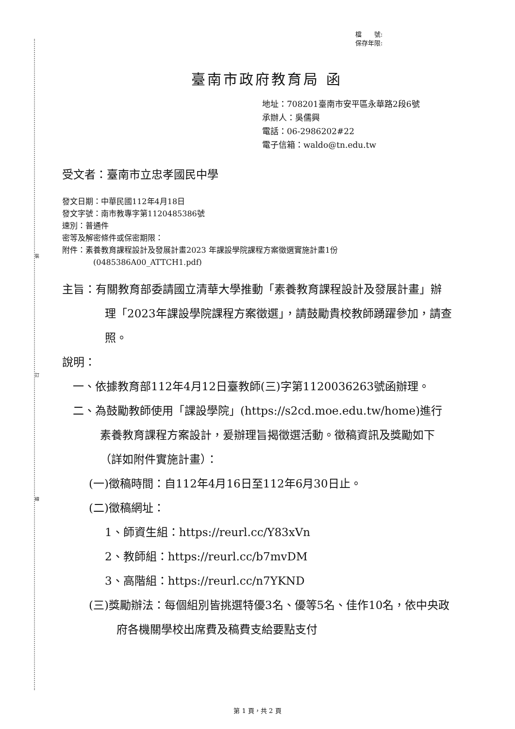裝
訂
線
檔　　號:
保存年限:
臺南市政府教育局 函
地址：708201臺南市安平區永華路2段6號
承辦人：吳儒興
電話：06-2986202#22
電子信箱：waldo@tn.edu.tw
受文者：臺南市立忠孝國民中學
發文日期：中華民國112年4月18日
發文字號：南市教專字第1120485386號
速別：普通件
密等及解密條件或保密期限：
附件：素養教育課程設計及發展計畫2023 年課設學院課程方案徵選實施計畫1份
(0485386A00_ATTCH1.pdf)
主旨：有關教育部委請國立清華大學推動「素養教育課程設計及發展計畫」辦理「2023年課設學院課程方案徵選」，請鼓勵貴校教師踴躍參加，請查照。
說明：
一、依據教育部112年4月12日臺教師(三)字第1120036263號函辦理。
二、為鼓勵教師使用「課設學院」(https://s2cd.moe.edu.tw/home)進行素養教育課程方案設計，爰辦理旨揭徵選活動。徵稿資訊及獎勵如下（詳如附件實施計畫）：
(一)徵稿時間：自112年4月16日至112年6月30日止。
(二)徵稿網址：
1、師資生組：https://reurl.cc/Y83xVn
2、教師組：https://reurl.cc/b7mvDM
3、高階組：https://reurl.cc/n7YKND
(三)獎勵辦法：每個組別皆挑選特優3名、優等5名、佳作10名，依中央政府各機關學校出席費及稿費支給要點支付
第 1 頁，共 2 頁